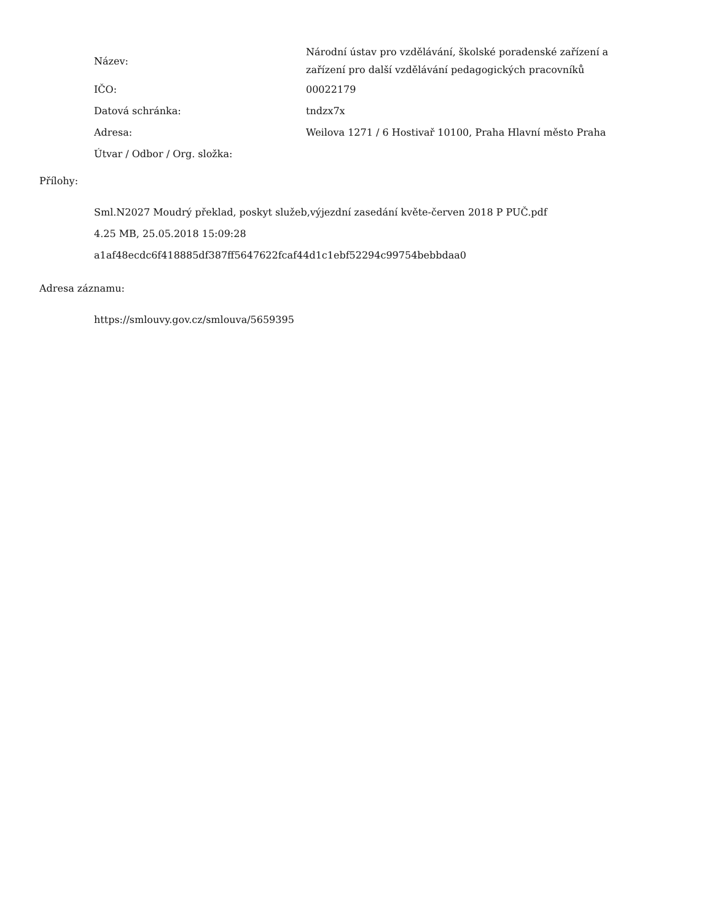| Název: | Národní ústav pro vzdělávání, školské poradenské zařízení a zařízení pro další vzdělávání pedagogických pracovníků |
| IČO: | 00022179 |
| Datová schránka: | tndzx7x |
| Adresa: | Weilova 1271 / 6 Hostivař 10100, Praha Hlavní město Praha |
| Útvar / Odbor / Org. složka: | |
Přílohy:
Sml.N2027 Moudrý překlad, poskyt služeb,výjezdní zasedání květe-červen 2018 P PUČ.pdf
4.25 MB, 25.05.2018 15:09:28
a1af48ecdc6f418885df387ff5647622fcaf44d1c1ebf52294c99754bebbdaa0
Adresa záznamu:
https://smlouvy.gov.cz/smlouva/5659395